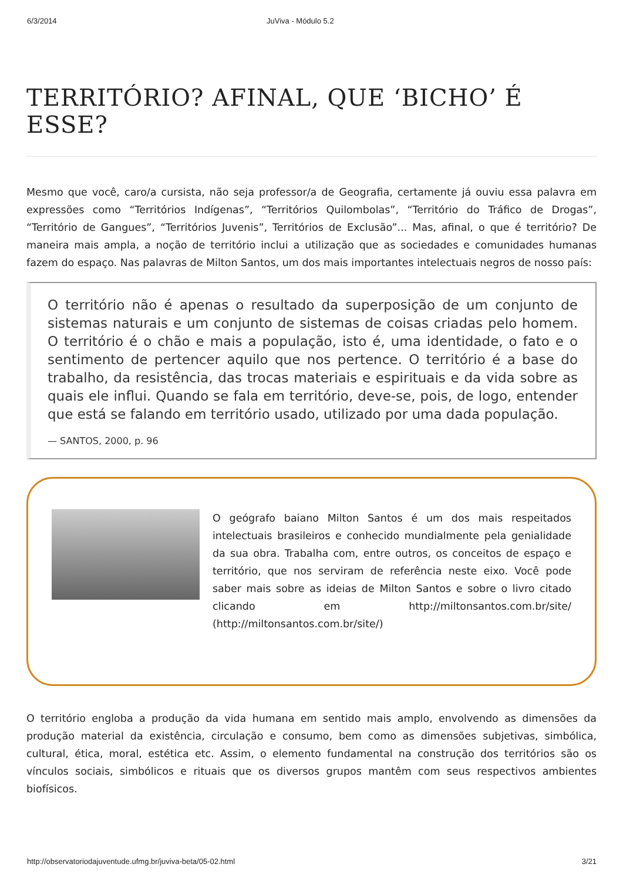6/3/2014 JuViva - Módulo 5.2
TERRITÓRIO? AFINAL, QUE ‘BICHO’ É ESSE?
Mesmo que você, caro/a cursista, não seja professor/a de Geografia, certamente já ouviu essa palavra em expressões como “Territórios Indígenas”, “Territórios Quilombolas”, “Território do Tráfico de Drogas”, “Território de Gangues”, “Territórios Juvenis”, Territórios de Exclusão”... Mas, afinal, o que é território? De maneira mais ampla, a noção de território inclui a utilização que as sociedades e comunidades humanas fazem do espaço. Nas palavras de Milton Santos, um dos mais importantes intelectuais negros de nosso país:
O território não é apenas o resultado da superposição de um conjunto de sistemas naturais e um conjunto de sistemas de coisas criadas pelo homem. O território é o chão e mais a população, isto é, uma identidade, o fato e o sentimento de pertencer aquilo que nos pertence. O território é a base do trabalho, da resistência, das trocas materiais e espirituais e da vida sobre as quais ele influi. Quando se fala em território, deve-se, pois, de logo, entender que está se falando em território usado, utilizado por uma dada população.
— SANTOS, 2000, p. 96
O geógrafo baiano Milton Santos é um dos mais respeitados intelectuais brasileiros e conhecido mundialmente pela genialidade da sua obra. Trabalha com, entre outros, os conceitos de espaço e território, que nos serviram de referência neste eixo. Você pode saber mais sobre as ideias de Milton Santos e sobre o livro citado clicando em http://miltonsantos.com.br/site/ (http://miltonsantos.com.br/site/)
O território engloba a produção da vida humana em sentido mais amplo, envolvendo as dimensões da produção material da existência, circulação e consumo, bem como as dimensões subjetivas, simbólica, cultural, ética, moral, estética etc. Assim, o elemento fundamental na construção dos territórios são os vínculos sociais, simbólicos e rituais que os diversos grupos mantêm com seus respectivos ambientes biofísicos.
http://observatoriodajuventude.ufmg.br/juviva-beta/05-02.html 3/21